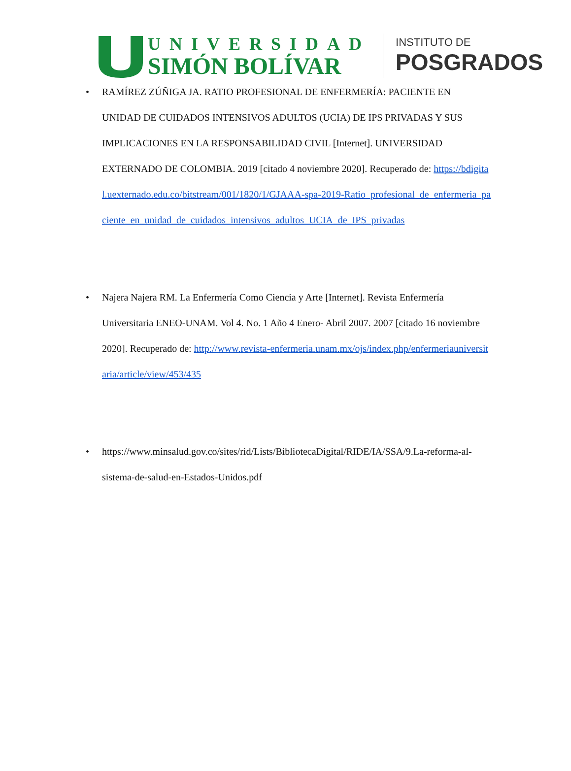UNIVERSIDAD
SIMÓN BOLÍVAR
INSTITUTO DE
POSGRADOS
• RAMÍREZ ZÚÑIGA JA. RATIO PROFESIONAL DE ENFERMERÍA: PACIENTE EN UNIDAD DE CUIDADOS INTENSIVOS ADULTOS (UCIA) DE IPS PRIVADAS Y SUS IMPLICACIONES EN LA RESPONSABILIDAD CIVIL [Internet]. UNIVERSIDAD EXTERNADO DE COLOMBIA. 2019 [citado 4 noviembre 2020]. Recuperado de: https://bdigital.uexternado.edu.co/bitstream/001/1820/1/GJAAA-spa-2019-Ratio_profesional_de_enfermeria_paciente_en_unidad_de_cuidados_intensivos_adultos_UCIA_de_IPS_privadas
• Najera Najera RM. La Enfermería Como Ciencia y Arte [Internet]. Revista Enfermería Universitaria ENEO-UNAM. Vol 4. No. 1 Año 4 Enero- Abril 2007. 2007 [citado 16 noviembre 2020]. Recuperado de: http://www.revista-enfermeria.unam.mx/ojs/index.php/enfermeriauniversitaria/article/view/453/435
• https://www.minsalud.gov.co/sites/rid/Lists/BibliotecaDigital/RIDE/IA/SSA/9.La-reforma-al-sistema-de-salud-en-Estados-Unidos.pdf